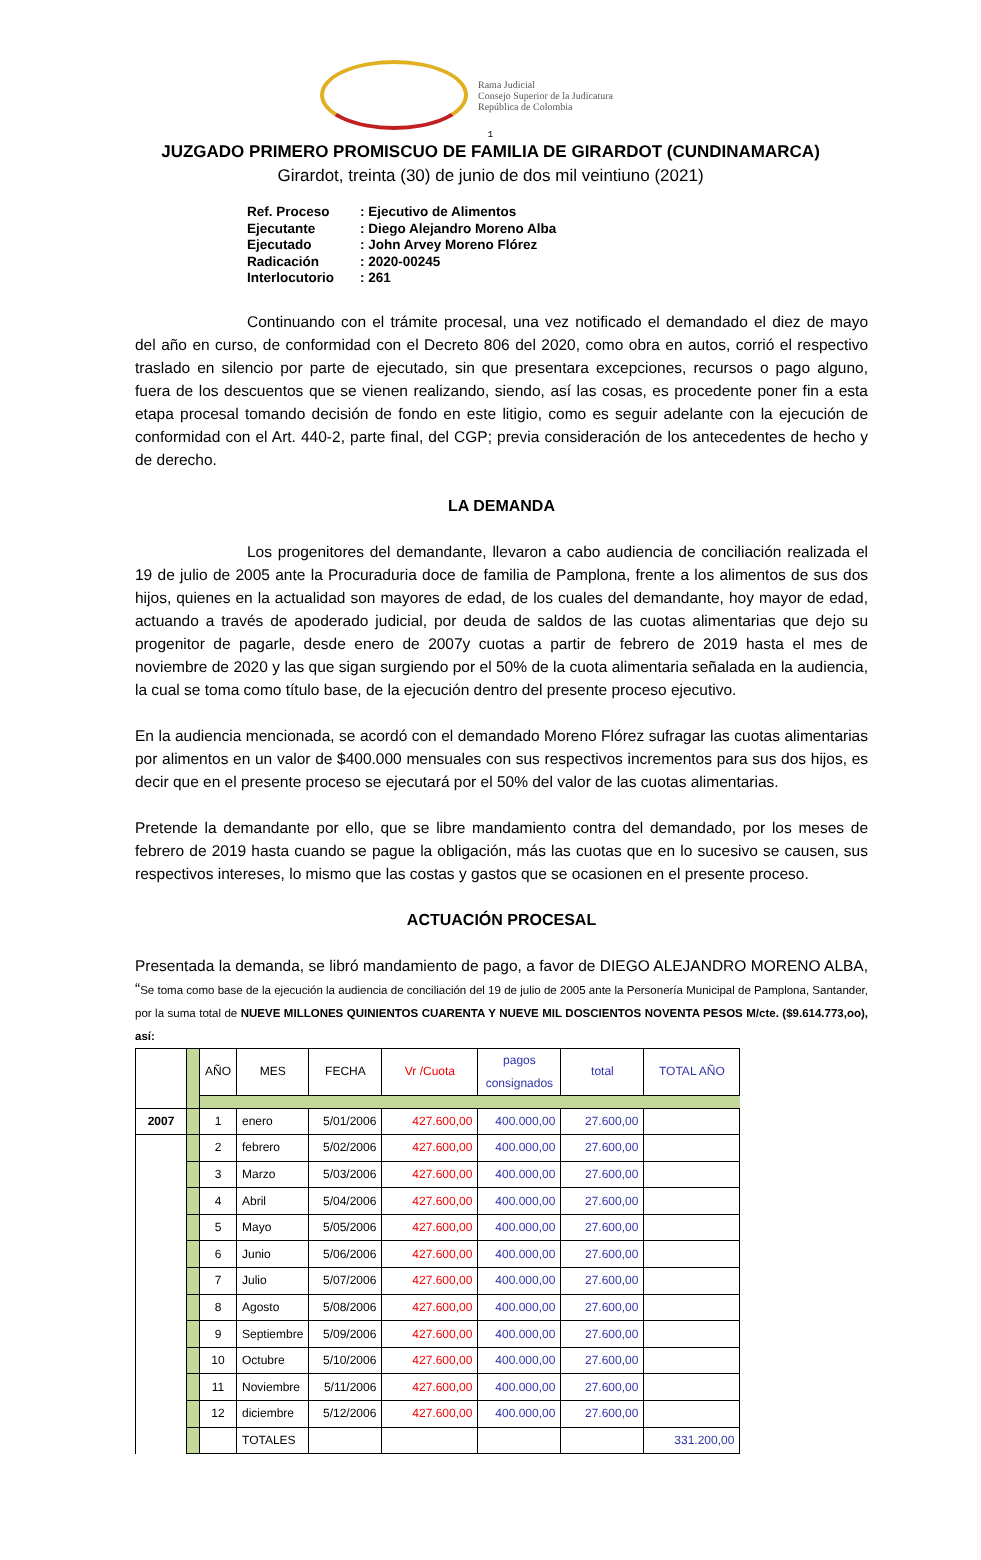Rama Judicial
Consejo Superior de la Judicatura
República de Colombia
1
JUZGADO PRIMERO PROMISCUO DE FAMILIA DE GIRARDOT (CUNDINAMARCA)
Girardot, treinta (30) de junio de dos mil veintiuno (2021)
Ref. Proceso: Ejecutivo de Alimentos
Ejecutante: Diego Alejandro Moreno Alba
Ejecutado: John Arvey Moreno Flórez
Radicación: 2020-00245
Interlocutorio: 261
Continuando con el trámite procesal, una vez notificado el demandado el diez de mayo del año en curso, de conformidad con el Decreto 806 del 2020, como obra en autos, corrió el respectivo traslado en silencio por parte de ejecutado, sin que presentara excepciones, recursos o pago alguno, fuera de los descuentos que se vienen realizando, siendo, así las cosas, es procedente poner fin a esta etapa procesal tomando decisión de fondo en este litigio, como es seguir adelante con la ejecución de conformidad con el Art. 440-2, parte final, del CGP; previa consideración de los antecedentes de hecho y de derecho.
LA DEMANDA
Los progenitores del demandante, llevaron a cabo audiencia de conciliación realizada el 19 de julio de 2005 ante la Procuraduria doce de familia de Pamplona, frente a los alimentos de sus dos hijos, quienes en la actualidad son mayores de edad, de los cuales del demandante, hoy mayor de edad, actuando a través de apoderado judicial, por deuda de saldos de las cuotas alimentarias que dejo su progenitor de pagarle, desde enero de 2007y cuotas a partir de febrero de 2019 hasta el mes de noviembre de 2020 y las que sigan surgiendo por el 50% de la cuota alimentaria señalada en la audiencia, la cual se toma como título base, de la ejecución dentro del presente proceso ejecutivo.
En la audiencia mencionada, se acordó con el demandado Moreno Flórez sufragar las cuotas alimentarias por alimentos en un valor de $400.000 mensuales con sus respectivos incrementos para sus dos hijos, es decir que en el presente proceso se ejecutará por el 50% del valor de las cuotas alimentarias.
Pretende la demandante por ello, que se libre mandamiento contra del demandado, por los meses de febrero de 2019 hasta cuando se pague la obligación, más las cuotas que en lo sucesivo se causen, sus respectivos intereses, lo mismo que las costas y gastos que se ocasionen en el presente proceso.
ACTUACIÓN PROCESAL
Presentada la demanda, se libró mandamiento de pago, a favor de DIEGO ALEJANDRO MORENO ALBA, “Se toma como base de la ejecución la audiencia de conciliación del 19 de julio de 2005 ante la Personería Municipal de Pamplona, Santander, por la suma total de NUEVE MILLONES QUINIENTOS CUARENTA Y NUEVE MIL DOSCIENTOS NOVENTA PESOS M/cte. ($9.614.773,oo), así:
| | | AÑO | MES | FECHA | Vr /Cuota | pagos consignados | total | TOTAL AÑO |
| 2007 | | 1 | enero | 5/01/2006 | 427.600,00 | 400.000,00 | 27.600,00 | |
| | | 2 | febrero | 5/02/2006 | 427.600,00 | 400.000,00 | 27.600,00 | |
| | | 3 | Marzo | 5/03/2006 | 427.600,00 | 400.000,00 | 27.600,00 | |
| | | 4 | Abril | 5/04/2006 | 427.600,00 | 400.000,00 | 27.600,00 | |
| | | 5 | Mayo | 5/05/2006 | 427.600,00 | 400.000,00 | 27.600,00 | |
| | | 6 | Junio | 5/06/2006 | 427.600,00 | 400.000,00 | 27.600,00 | |
| | | 7 | Julio | 5/07/2006 | 427.600,00 | 400.000,00 | 27.600,00 | |
| | | 8 | Agosto | 5/08/2006 | 427.600,00 | 400.000,00 | 27.600,00 | |
| | | 9 | Septiembre | 5/09/2006 | 427.600,00 | 400.000,00 | 27.600,00 | |
| | | 10 | Octubre | 5/10/2006 | 427.600,00 | 400.000,00 | 27.600,00 | |
| | | 11 | Noviembre | 5/11/2006 | 427.600,00 | 400.000,00 | 27.600,00 | |
| | | 12 | diciembre | 5/12/2006 | 427.600,00 | 400.000,00 | 27.600,00 | |
| | | | TOTALES | | | | | 331.200,00 |